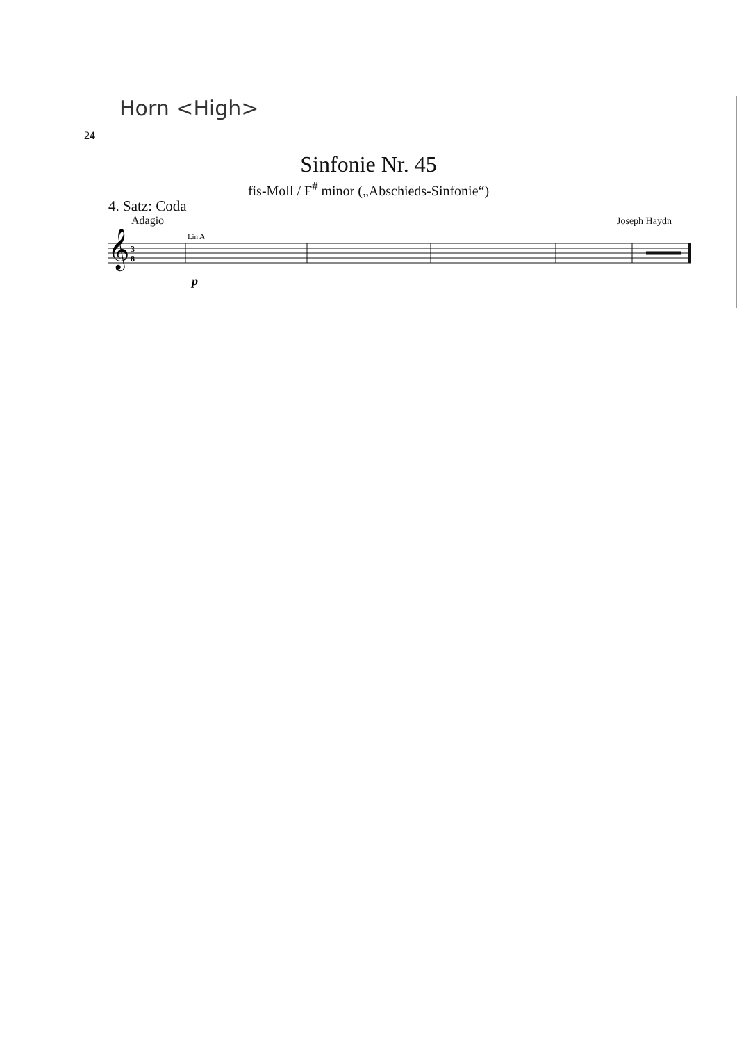Horn <High>
24
Sinfonie Nr. 45
fis-Moll / F<sup>#</sup> minor („Abschieds-Sinfonie“)
4. Satz: Coda
Adagio Joseph Haydn
𝄞
3
8
I.in A
p